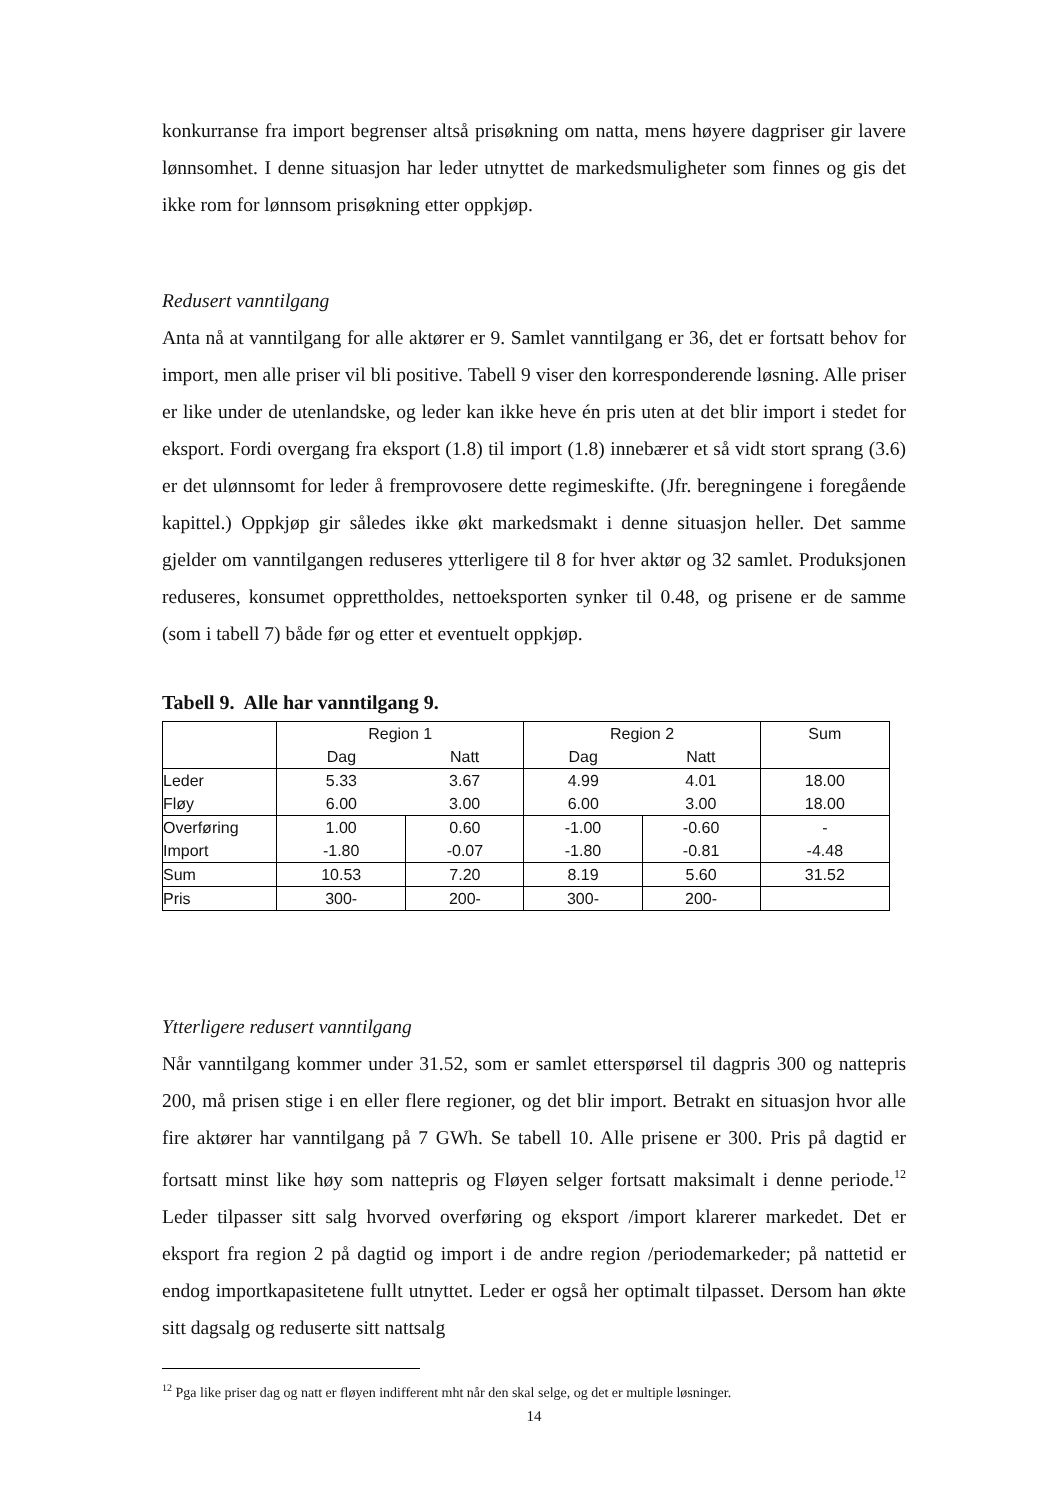konkurranse fra import begrenser altså prisøkning om natta, mens høyere dagpriser gir lavere lønnsomhet. I denne situasjon har leder utnyttet de markedsmuligheter som finnes og gis det ikke rom for lønnsom prisøkning etter oppkjøp.
Redusert vanntilgang
Anta nå at vanntilgang for alle aktører er 9. Samlet vanntilgang er 36, det er fortsatt behov for import, men alle priser vil bli positive. Tabell 9 viser den korresponderende løsning. Alle priser er like under de utenlandske, og leder kan ikke heve én pris uten at det blir import i stedet for eksport. Fordi overgang fra eksport (1.8) til import (1.8) innebærer et så vidt stort sprang (3.6) er det ulønnsomt for leder å fremprovosere dette regimeskifte. (Jfr. beregningene i foregående kapittel.) Oppkjøp gir således ikke økt markedsmakt i denne situasjon heller. Det samme gjelder om vanntilgangen reduseres ytterligere til 8 for hver aktør og 32 samlet. Produksjonen reduseres, konsumet opprettholdes, nettoeksporten synker til 0.48, og prisene er de samme (som i tabell 7) både før og etter et eventuelt oppkjøp.
Tabell 9. Alle har vanntilgang 9.
| | Region 1 | | Region 2 | | Sum |
| | Dag | Natt | Dag | Natt | |
| Leder Fløy | 5.33 6.00 | 3.67 3.00 | 4.99 6.00 | 4.01 3.00 | 18.00 18.00 |
| Overføring Import | 1.00 -1.80 | 0.60 -0.07 | -1.00 -1.80 | -0.60 -0.81 | - -4.48 |
| Sum | 10.53 | 7.20 | 8.19 | 5.60 | 31.52 |
| Pris | 300- | 200- | 300- | 200- | |
Ytterligere redusert vanntilgang
Når vanntilgang kommer under 31.52, som er samlet etterspørsel til dagpris 300 og nattepris 200, må prisen stige i en eller flere regioner, og det blir import. Betrakt en situasjon hvor alle fire aktører har vanntilgang på 7 GWh. Se tabell 10. Alle prisene er 300. Pris på dagtid er fortsatt minst like høy som nattepris og Fløyen selger fortsatt maksimalt i denne periode.<sup>12</sup> Leder tilpasser sitt salg hvorved overføring og eksport /import klarerer markedet. Det er eksport fra region 2 på dagtid og import i de andre region /periodemarkeder; på nattetid er endog importkapasitetene fullt utnyttet. Leder er også her optimalt tilpasset. Dersom han økte sitt dagsalg og reduserte sitt nattsalg
<sup>12</sup> Pga like priser dag og natt er fløyen indifferent mht når den skal selge, og det er multiple løsninger.
14